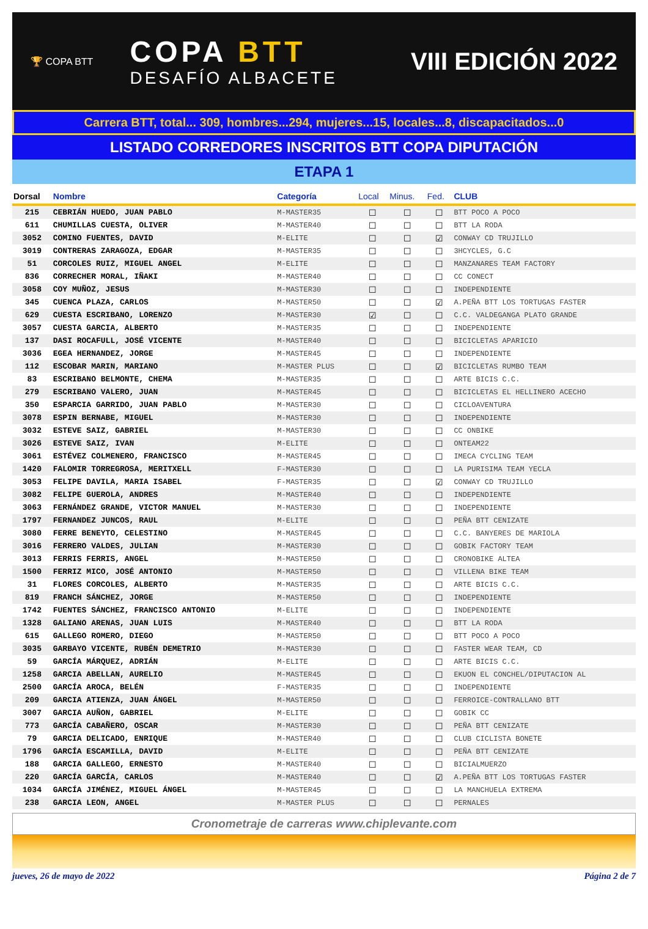🏆 COPA BTT
COPA BTT
DESAFÍO ALBACETE
VIII EDICIÓN 2022
Carrera BTT, total... 309, hombres...294, mujeres...15, locales...8, discapacitados...0
LISTADO CORREDORES INSCRITOS BTT COPA DIPUTACIÓN
ETAPA 1
| Dorsal | Nombre | Categoría | Local | Minus. | Fed. | CLUB |
| --- | --- | --- | --- | --- | --- | --- |
| 215 | CEBRIÁN HUEDO, JUAN PABLO | M-MASTER35 | ☐ | ☐ | ☐ | BTT POCO A POCO |
| 611 | CHUMILLAS CUESTA, OLIVER | M-MASTER40 | ☐ | ☐ | ☐ | BTT LA RODA |
| 3052 | COMINO FUENTES, DAVID | M-ELITE | ☐ | ☐ | ☑ | CONWAY CD TRUJILLO |
| 3019 | CONTRERAS ZARAGOZA, EDGAR | M-MASTER35 | ☐ | ☐ | ☐ | 3HCYCLES, G.C |
| 51 | CORCOLES RUIZ, MIGUEL ANGEL | M-ELITE | ☐ | ☐ | ☐ | MANZANARES TEAM FACTORY |
| 836 | CORRECHER MORAL, IÑAKI | M-MASTER40 | ☐ | ☐ | ☐ | CC CONECT |
| 3058 | COY MUÑOZ, JESUS | M-MASTER30 | ☐ | ☐ | ☐ | INDEPENDIENTE |
| 345 | CUENCA PLAZA, CARLOS | M-MASTER50 | ☐ | ☐ | ☑ | A.PEÑA BTT LOS TORTUGAS FASTER |
| 629 | CUESTA ESCRIBANO, LORENZO | M-MASTER30 | ☑ | ☐ | ☐ | C.C. VALDEGANGA PLATO GRANDE |
| 3057 | CUESTA GARCIA, ALBERTO | M-MASTER35 | ☐ | ☐ | ☐ | INDEPENDIENTE |
| 137 | DASI ROCAFULL, JOSÉ VICENTE | M-MASTER40 | ☐ | ☐ | ☐ | BICICLETAS APARICIO |
| 3036 | EGEA HERNANDEZ, JORGE | M-MASTER45 | ☐ | ☐ | ☐ | INDEPENDIENTE |
| 112 | ESCOBAR MARIN, MARIANO | M-MASTER PLUS | ☐ | ☐ | ☑ | BICICLETAS RUMBO TEAM |
| 83 | ESCRIBANO BELMONTE, CHEMA | M-MASTER35 | ☐ | ☐ | ☐ | ARTE BICIS C.C. |
| 279 | ESCRIBANO VALERO, JUAN | M-MASTER45 | ☐ | ☐ | ☐ | BICICLETAS EL HELLINERO ACECHO |
| 350 | ESPARCIA GARRIDO, JUAN PABLO | M-MASTER30 | ☐ | ☐ | ☐ | CICLOAVENTURA |
| 3078 | ESPIN BERNABE, MIGUEL | M-MASTER30 | ☐ | ☐ | ☐ | INDEPENDIENTE |
| 3032 | ESTEVE SAIZ, GABRIEL | M-MASTER30 | ☐ | ☐ | ☐ | CC ONBIKE |
| 3026 | ESTEVE SAIZ, IVAN | M-ELITE | ☐ | ☐ | ☐ | ONTEAM22 |
| 3061 | ESTÉVEZ COLMENERO, FRANCISCO | M-MASTER45 | ☐ | ☐ | ☐ | IMECA CYCLING TEAM |
| 1420 | FALOMIR TORREGROSA, MERITXELL | F-MASTER30 | ☐ | ☐ | ☐ | LA PURISIMA TEAM YECLA |
| 3053 | FELIPE DAVILA, MARIA ISABEL | F-MASTER35 | ☐ | ☐ | ☑ | CONWAY CD TRUJILLO |
| 3082 | FELIPE GUEROLA, ANDRES | M-MASTER40 | ☐ | ☐ | ☐ | INDEPENDIENTE |
| 3063 | FERNÁNDEZ GRANDE, VICTOR MANUEL | M-MASTER30 | ☐ | ☐ | ☐ | INDEPENDIENTE |
| 1797 | FERNANDEZ JUNCOS, RAUL | M-ELITE | ☐ | ☐ | ☐ | PEÑA BTT CENIZATE |
| 3080 | FERRE BENEYTO, CELESTINO | M-MASTER45 | ☐ | ☐ | ☐ | C.C. BANYERES DE MARIOLA |
| 3016 | FERRERO VALDES, JULIAN | M-MASTER30 | ☐ | ☐ | ☐ | GOBIK FACTORY TEAM |
| 3013 | FERRIS FERRIS, ANGEL | M-MASTER50 | ☐ | ☐ | ☐ | CRONOBIKE ALTEA |
| 1500 | FERRIZ MICO, JOSÉ ANTONIO | M-MASTER50 | ☐ | ☐ | ☐ | VILLENA BIKE TEAM |
| 31 | FLORES CORCOLES, ALBERTO | M-MASTER35 | ☐ | ☐ | ☐ | ARTE BICIS C.C. |
| 819 | FRANCH SÁNCHEZ, JORGE | M-MASTER50 | ☐ | ☐ | ☐ | INDEPENDIENTE |
| 1742 | FUENTES SÁNCHEZ, FRANCISCO ANTONIO | M-ELITE | ☐ | ☐ | ☐ | INDEPENDIENTE |
| 1328 | GALIANO ARENAS, JUAN LUIS | M-MASTER40 | ☐ | ☐ | ☐ | BTT LA RODA |
| 615 | GALLEGO ROMERO, DIEGO | M-MASTER50 | ☐ | ☐ | ☐ | BTT POCO A POCO |
| 3035 | GARBAYO VICENTE, RUBÉN DEMETRIO | M-MASTER30 | ☐ | ☐ | ☐ | FASTER WEAR TEAM, CD |
| 59 | GARCÍA MÁRQUEZ, ADRIÁN | M-ELITE | ☐ | ☐ | ☐ | ARTE BICIS C.C. |
| 1258 | GARCIA ABELLAN, AURELIO | M-MASTER45 | ☐ | ☐ | ☐ | EKUON EL CONCHEL/DIPUTACION AL |
| 2500 | GARCÍA AROCA, BELÉN | F-MASTER35 | ☐ | ☐ | ☐ | INDEPENDIENTE |
| 209 | GARCIA ATIENZA, JUAN ÁNGEL | M-MASTER50 | ☐ | ☐ | ☐ | FERROICE-CONTRALLANO BTT |
| 3007 | GARCIA AUÑON, GABRIEL | M-ELITE | ☐ | ☐ | ☐ | GOBIK CC |
| 773 | GARCÍA CABAÑERO, OSCAR | M-MASTER30 | ☐ | ☐ | ☐ | PEÑA BTT CENIZATE |
| 79 | GARCIA DELICADO, ENRIQUE | M-MASTER40 | ☐ | ☐ | ☐ | CLUB CICLISTA BONETE |
| 1796 | GARCÍA ESCAMILLA, DAVID | M-ELITE | ☐ | ☐ | ☐ | PEÑA BTT CENIZATE |
| 188 | GARCIA GALLEGO, ERNESTO | M-MASTER40 | ☐ | ☐ | ☐ | BICIALMUERZO |
| 220 | GARCÍA GARCÍA, CARLOS | M-MASTER40 | ☐ | ☐ | ☑ | A.PEÑA BTT LOS TORTUGAS FASTER |
| 1034 | GARCÍA JIMÉNEZ, MIGUEL ÁNGEL | M-MASTER45 | ☐ | ☐ | ☐ | LA MANCHUELA EXTREMA |
| 238 | GARCIA LEON, ANGEL | M-MASTER PLUS | ☐ | ☐ | ☐ | PERNALES |
Cronometraje de carreras www.chiplevante.com
jueves, 26 de mayo de 2022 Página 2 de 7